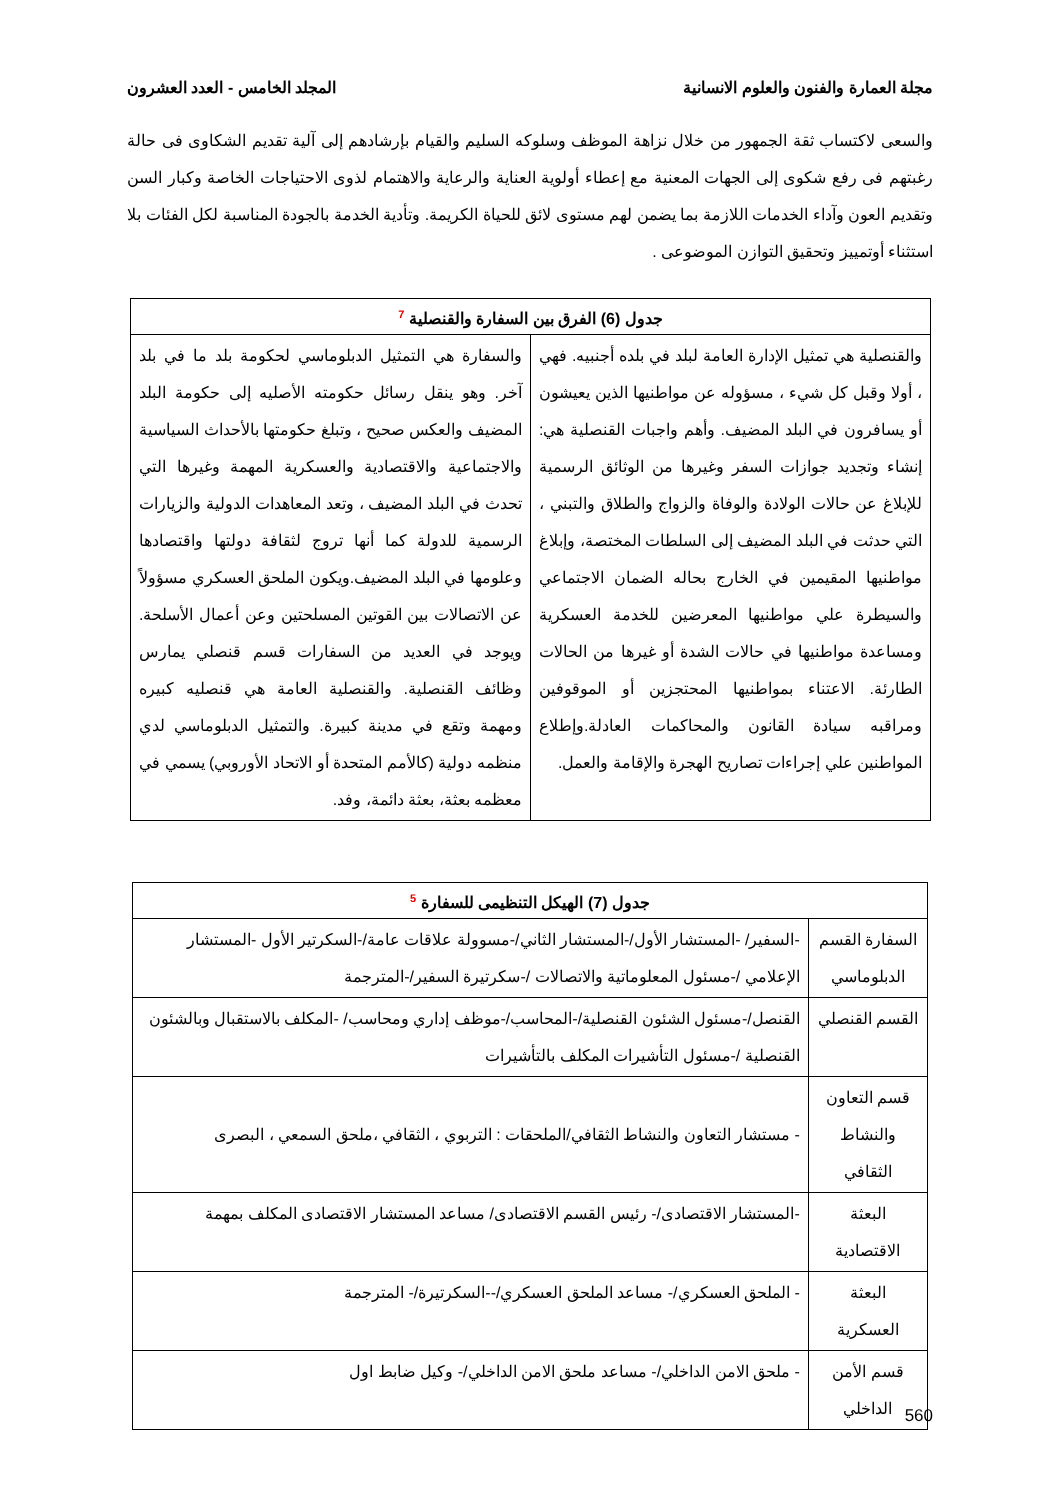مجلة العمارة والفنون والعلوم الانسانية المجلد الخامس - العدد العشرون
والسعى لاكتساب ثقة الجمهور من خلال نزاهة الموظف وسلوكه السليم والقيام بإرشادهم إلى آلية تقديم الشكاوى فى حالة رغبتهم فى رفع شكوى إلى الجهات المعنية مع إعطاء أولوية العناية والرعاية والاهتمام لذوى الاحتياجات الخاصة وكبار السن وتقديم العون وآداء الخدمات اللازمة بما يضمن لهم مستوى لائق للحياة الكريمة. وتأدية الخدمة بالجودة المناسبة لكل الفئات بلا استثناء أوتمييز وتحقيق التوازن الموضوعى .
| جدول (6) الفرق بين السفارة والقنصلية <sup>7</sup> | |
| --- | --- |
| والقنصلية هي تمثيل الإدارة العامة لبلد في بلده أجنبيه. فهي ، أولا وقبل كل شيء ، مسؤوله عن مواطنيها الذين يعيشون أو يسافرون في البلد المضيف. وأهم واجبات القنصلية هي: إنشاء وتجديد جوازات السفر وغيرها من الوثائق الرسمية للإبلاغ عن حالات الولادة والوفاة والزواج والطلاق والتبني ، التي حدثت في البلد المضيف إلى السلطات المختصة، وإبلاغ مواطنيها المقيمين في الخارج بحاله الضمان الاجتماعي والسيطرة علي مواطنيها المعرضين للخدمة العسكرية ومساعدة مواطنيها في حالات الشدة أو غيرها من الحالات الطارئة. الاعتناء بمواطنيها المحتجزين أو الموقوفين ومراقبه سيادة القانون والمحاكمات العادلة.وإطلاع المواطنين علي إجراءات تصاريح الهجرة والإقامة والعمل. | والسفارة هي التمثيل الدبلوماسي لحكومة بلد ما في بلد آخر. وهو ينقل رسائل حكومته الأصليه إلى حكومة البلد المضيف والعكس صحيح ، وتبلغ حكومتها بالأحداث السياسية والاجتماعية والاقتصادية والعسكرية المهمة وغيرها التي تحدث في البلد المضيف ، وتعد المعاهدات الدولية والزيارات الرسمية للدولة كما أنها تروج لثقافة دولتها واقتصادها وعلومها في البلد المضيف.ويكون الملحق العسكري مسؤولاً عن الاتصالات بين القوتين المسلحتين وعن أعمال الأسلحة. ويوجد في العديد من السفارات قسم قنصلي يمارس وظائف القنصلية. والقنصلية العامة هي قنصليه كبيره ومهمة وتقع في مدينة كبيرة. والتمثيل الدبلوماسي لدي منظمه دولية (كالأمم المتحدة أو الاتحاد الأوروبي) يسمي في معظمه بعثة، بعثة دائمة، وفد. |
| جدول (7) الهيكل التنظيمى للسفارة <sup>5</sup> | |
| --- | --- |
| السفارة القسم الدبلوماسي | -السفير/ -المستشار الأول/-المستشار الثاني/-مسوولة علاقات عامة/-السكرتير الأول -المستشار الإعلامي /-مسئول المعلوماتية والاتصالات /-سكرتيرة السفير/-المترجمة |
| القسم القنصلي | القنصل/-مسئول الشئون القنصلية/-المحاسب/-موظف إداري ومحاسب/ -المكلف بالاستقبال وبالشئون القنصلية /-مسئول التأشيرات المكلف بالتأشيرات |
| قسم التعاون والنشاط الثقافي | - مستشار التعاون والنشاط الثقافي/الملحقات : التربوي ، الثقافي ،ملحق السمعي ، البصرى |
| البعثة الاقتصادية | -المستشار الاقتصادى/- رئيس القسم الاقتصادى/ مساعد المستشار الاقتصادى المكلف بمهمة |
| البعثة العسكرية | - الملحق العسكري/- مساعد الملحق العسكري/--السكرتيرة/- المترجمة |
| قسم الأمن الداخلي | - ملحق الامن الداخلي/- مساعد ملحق الامن الداخلي/- وكيل ضابط اول |
560